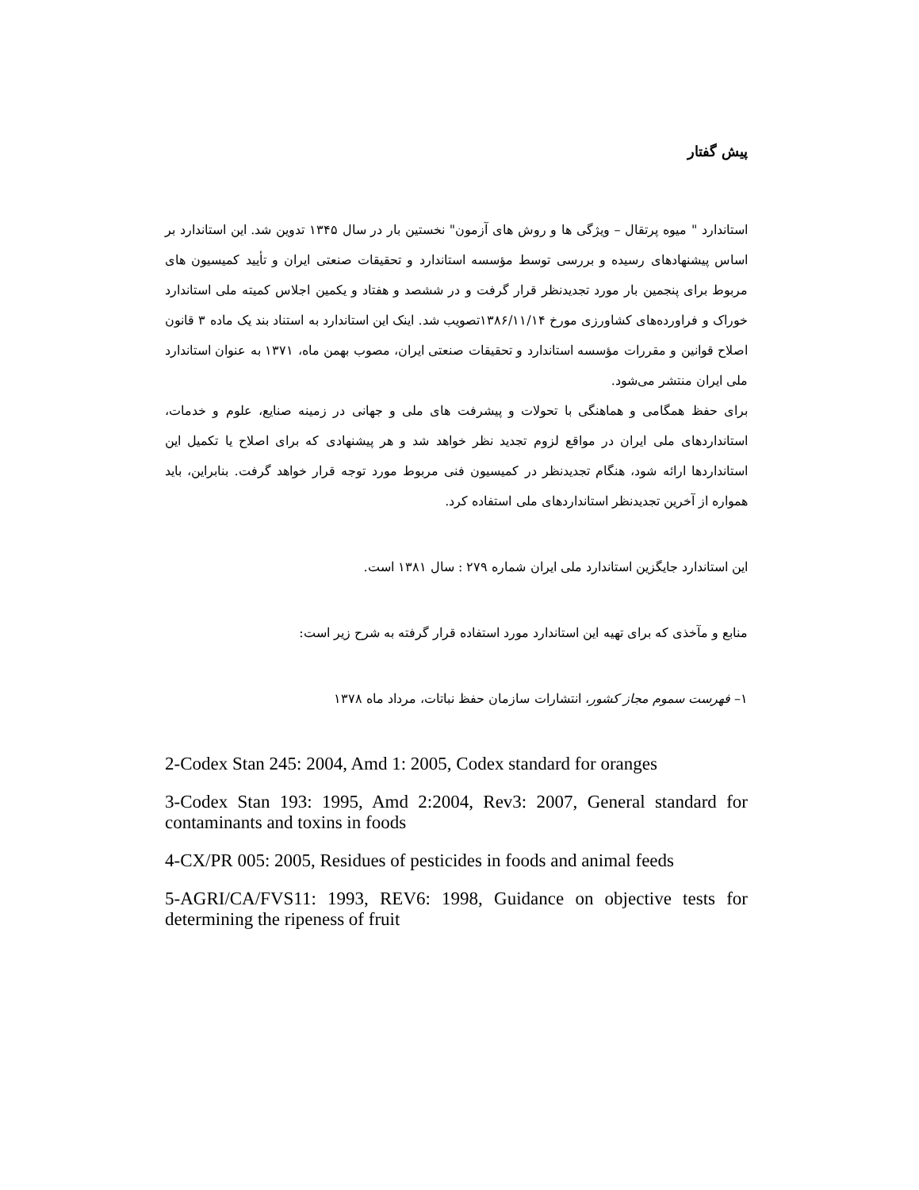پیش گفتار
استاندارد " میوه پرتقال – ویژگی ها و روش های آزمون" نخستین بار در سال ۱۳۴۵ تدوین شد. این استاندارد بر اساس پیشنهادهای رسیده و بررسی توسط مؤسسه استاندارد و تحقیقات صنعتی ایران و تأیید کمیسیون های مربوط برای پنجمین بار مورد تجدیدنظر قرار گرفت و در ششصد و هفتاد و یکمین اجلاس کمیته ملی استاندارد خوراک و فراورده‌های کشاورزی مورخ ۱۳۸۶/۱۱/۱۴تصویب شد. اینک این استاندارد به استناد بند یک ماده ۳ قانون اصلاح قوانین و مقررات مؤسسه استاندارد و تحقیقات صنعتی ایران، مصوب بهمن ماه، ۱۳۷۱ به عنوان استاندارد ملی ایران منتشر می‌شود.
برای حفظ همگامی و هماهنگی با تحولات و پیشرفت های ملی و جهانی در زمینه صنایع، علوم و خدمات، استانداردهای ملی ایران در مواقع لزوم تجدید نظر خواهد شد و هر پیشنهادی که برای اصلاح یا تکمیل این استانداردها ارائه شود، هنگام تجدیدنظر در کمیسیون فنی مربوط مورد توجه قرار خواهد گرفت. بنابراین، باید همواره از آخرین تجدیدنظر استانداردهای ملی استفاده کرد.
این استاندارد جایگزین استاندارد ملی ایران شماره ۲۷۹ : سال ۱۳۸۱ است.
منابع و مآخذی که برای تهیه این استاندارد مورد استفاده قرار گرفته به شرح زیر است:
۱– فهرست سموم مجاز کشور، انتشارات سازمان حفظ نباتات، مرداد ماه ۱۳۷۸
2-Codex Stan 245: 2004, Amd 1: 2005, Codex standard for oranges
3-Codex Stan 193: 1995, Amd 2:2004, Rev3: 2007, General standard for contaminants and toxins in foods
4-CX/PR 005: 2005, Residues of pesticides in foods and animal feeds
5-AGRI/CA/FVS11: 1993, REV6: 1998, Guidance on objective tests for determining the ripeness of fruit